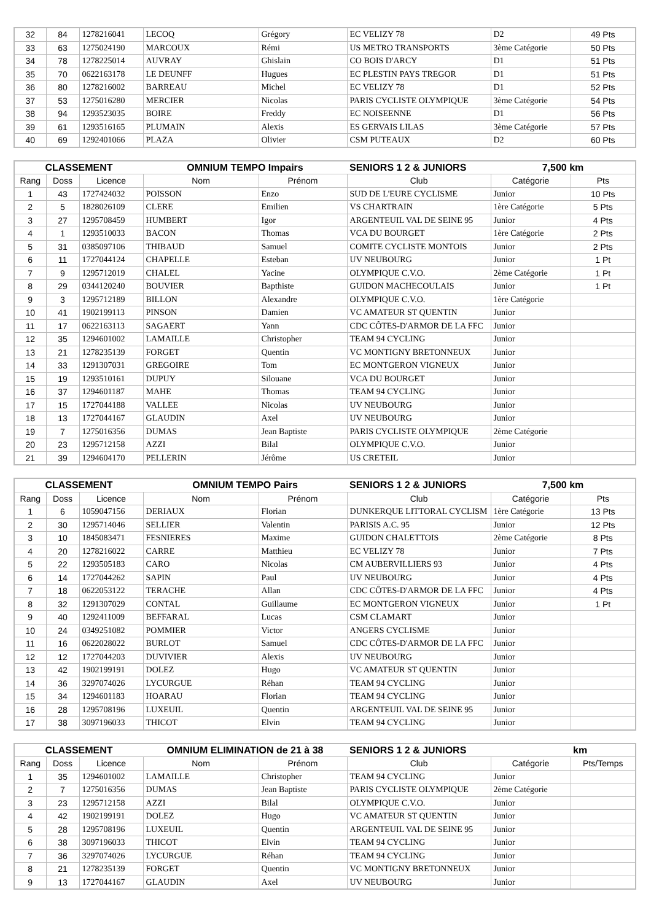| 32 | 84 | 1278216041 | LECOQ | Grégory | EC VELIZY 78 | D2 | 49 Pts |
| 33 | 63 | 1275024190 | MARCOUX | Rémi | US METRO TRANSPORTS | 3ème Catégorie | 50 Pts |
| 34 | 78 | 1278225014 | AUVRAY | Ghislain | CO BOIS D'ARCY | D1 | 51 Pts |
| 35 | 70 | 0622163178 | LE DEUNFF | Hugues | EC PLESTIN PAYS TREGOR | D1 | 51 Pts |
| 36 | 80 | 1278216002 | BARREAU | Michel | EC VELIZY 78 | D1 | 52 Pts |
| 37 | 53 | 1275016280 | MERCIER | Nicolas | PARIS CYCLISTE OLYMPIQUE | 3ème Catégorie | 54 Pts |
| 38 | 94 | 1293523035 | BOIRE | Freddy | EC NOISEENNE | D1 | 56 Pts |
| 39 | 61 | 1293516165 | PLUMAIN | Alexis | ES GERVAIS LILAS | 3ème Catégorie | 57 Pts |
| 40 | 69 | 1292401066 | PLAZA | Olivier | CSM PUTEAUX | D2 | 60 Pts |
| CLASSEMENT | | | OMNIUM TEMPO Impairs | | SENIORS 1 2 & JUNIORS | 7,500 km | |
| --- | --- | --- | --- | --- | --- | --- | --- |
| Rang | Doss | Licence | Nom | Prénom | Club | Catégorie | Pts |
| 1 | 43 | 1727424032 | POISSON | Enzo | SUD DE L'EURE CYCLISME | Junior | 10 Pts |
| 2 | 5 | 1828026109 | CLERE | Emilien | VS CHARTRAIN | 1ère Catégorie | 5 Pts |
| 3 | 27 | 1295708459 | HUMBERT | Igor | ARGENTEUIL VAL DE SEINE 95 | Junior | 4 Pts |
| 4 | 1 | 1293510033 | BACON | Thomas | VCA DU BOURGET | 1ère Catégorie | 2 Pts |
| 5 | 31 | 0385097106 | THIBAUD | Samuel | COMITE CYCLISTE MONTOIS | Junior | 2 Pts |
| 6 | 11 | 1727044124 | CHAPELLE | Esteban | UV NEUBOURG | Junior | 1 Pt |
| 7 | 9 | 1295712019 | CHALEL | Yacine | OLYMPIQUE C.V.O. | 2ème Catégorie | 1 Pt |
| 8 | 29 | 0344120240 | BOUVIER | Bapthiste | GUIDON MACHECOULAIS | Junior | 1 Pt |
| 9 | 3 | 1295712189 | BILLON | Alexandre | OLYMPIQUE C.V.O. | 1ère Catégorie | |
| 10 | 41 | 1902199113 | PINSON | Damien | VC AMATEUR ST QUENTIN | Junior | |
| 11 | 17 | 0622163113 | SAGAERT | Yann | CDC CÔTES-D'ARMOR DE LA FFC | Junior | |
| 12 | 35 | 1294601002 | LAMAILLE | Christopher | TEAM 94 CYCLING | Junior | |
| 13 | 21 | 1278235139 | FORGET | Quentin | VC MONTIGNY BRETONNEUX | Junior | |
| 14 | 33 | 1291307031 | GREGOIRE | Tom | EC MONTGERON VIGNEUX | Junior | |
| 15 | 19 | 1293510161 | DUPUY | Silouane | VCA DU BOURGET | Junior | |
| 16 | 37 | 1294601187 | MAHE | Thomas | TEAM 94 CYCLING | Junior | |
| 17 | 15 | 1727044188 | VALLEE | Nicolas | UV NEUBOURG | Junior | |
| 18 | 13 | 1727044167 | GLAUDIN | Axel | UV NEUBOURG | Junior | |
| 19 | 7 | 1275016356 | DUMAS | Jean Baptiste | PARIS CYCLISTE OLYMPIQUE | 2ème Catégorie | |
| 20 | 23 | 1295712158 | AZZI | Bilal | OLYMPIQUE C.V.O. | Junior | |
| 21 | 39 | 1294604170 | PELLERIN | Jérôme | US CRETEIL | Junior | |
| CLASSEMENT | | | OMNIUM TEMPO Pairs | | SENIORS 1 2 & JUNIORS | 7,500 km | |
| --- | --- | --- | --- | --- | --- | --- | --- |
| Rang | Doss | Licence | Nom | Prénom | Club | Catégorie | Pts |
| 1 | 6 | 1059047156 | DERIAUX | Florian | DUNKERQUE LITTORAL CYCLISM | 1ère Catégorie | 13 Pts |
| 2 | 30 | 1295714046 | SELLIER | Valentin | PARISIS A.C. 95 | Junior | 12 Pts |
| 3 | 10 | 1845083471 | FESNIERES | Maxime | GUIDON CHALETTOIS | 2ème Catégorie | 8 Pts |
| 4 | 20 | 1278216022 | CARRE | Matthieu | EC VELIZY 78 | Junior | 7 Pts |
| 5 | 22 | 1293505183 | CARO | Nicolas | CM AUBERVILLIERS 93 | Junior | 4 Pts |
| 6 | 14 | 1727044262 | SAPIN | Paul | UV NEUBOURG | Junior | 4 Pts |
| 7 | 18 | 0622053122 | TERACHE | Allan | CDC CÔTES-D'ARMOR DE LA FFC | Junior | 4 Pts |
| 8 | 32 | 1291307029 | CONTAL | Guillaume | EC MONTGERON VIGNEUX | Junior | 1 Pt |
| 9 | 40 | 1292411009 | BEFFARAL | Lucas | CSM CLAMART | Junior | |
| 10 | 24 | 0349251082 | POMMIER | Victor | ANGERS CYCLISME | Junior | |
| 11 | 16 | 0622028022 | BURLOT | Samuel | CDC CÔTES-D'ARMOR DE LA FFC | Junior | |
| 12 | 12 | 1727044203 | DUVIVIER | Alexis | UV NEUBOURG | Junior | |
| 13 | 42 | 1902199191 | DOLEZ | Hugo | VC AMATEUR ST QUENTIN | Junior | |
| 14 | 36 | 3297074026 | LYCURGUE | Réhan | TEAM 94 CYCLING | Junior | |
| 15 | 34 | 1294601183 | HOARAU | Florian | TEAM 94 CYCLING | Junior | |
| 16 | 28 | 1295708196 | LUXEUIL | Quentin | ARGENTEUIL VAL DE SEINE 95 | Junior | |
| 17 | 38 | 3097196033 | THICOT | Elvin | TEAM 94 CYCLING | Junior | |
| CLASSEMENT | | | OMNIUM ELIMINATION de 21 à 38 | | SENIORS 1 2 & JUNIORS | | km |
| --- | --- | --- | --- | --- | --- | --- | --- |
| Rang | Doss | Licence | Nom | Prénom | Club | Catégorie | Pts/Temps |
| 1 | 35 | 1294601002 | LAMAILLE | Christopher | TEAM 94 CYCLING | Junior | |
| 2 | 7 | 1275016356 | DUMAS | Jean Baptiste | PARIS CYCLISTE OLYMPIQUE | 2ème Catégorie | |
| 3 | 23 | 1295712158 | AZZI | Bilal | OLYMPIQUE C.V.O. | Junior | |
| 4 | 42 | 1902199191 | DOLEZ | Hugo | VC AMATEUR ST QUENTIN | Junior | |
| 5 | 28 | 1295708196 | LUXEUIL | Quentin | ARGENTEUIL VAL DE SEINE 95 | Junior | |
| 6 | 38 | 3097196033 | THICOT | Elvin | TEAM 94 CYCLING | Junior | |
| 7 | 36 | 3297074026 | LYCURGUE | Réhan | TEAM 94 CYCLING | Junior | |
| 8 | 21 | 1278235139 | FORGET | Quentin | VC MONTIGNY BRETONNEUX | Junior | |
| 9 | 13 | 1727044167 | GLAUDIN | Axel | UV NEUBOURG | Junior | |